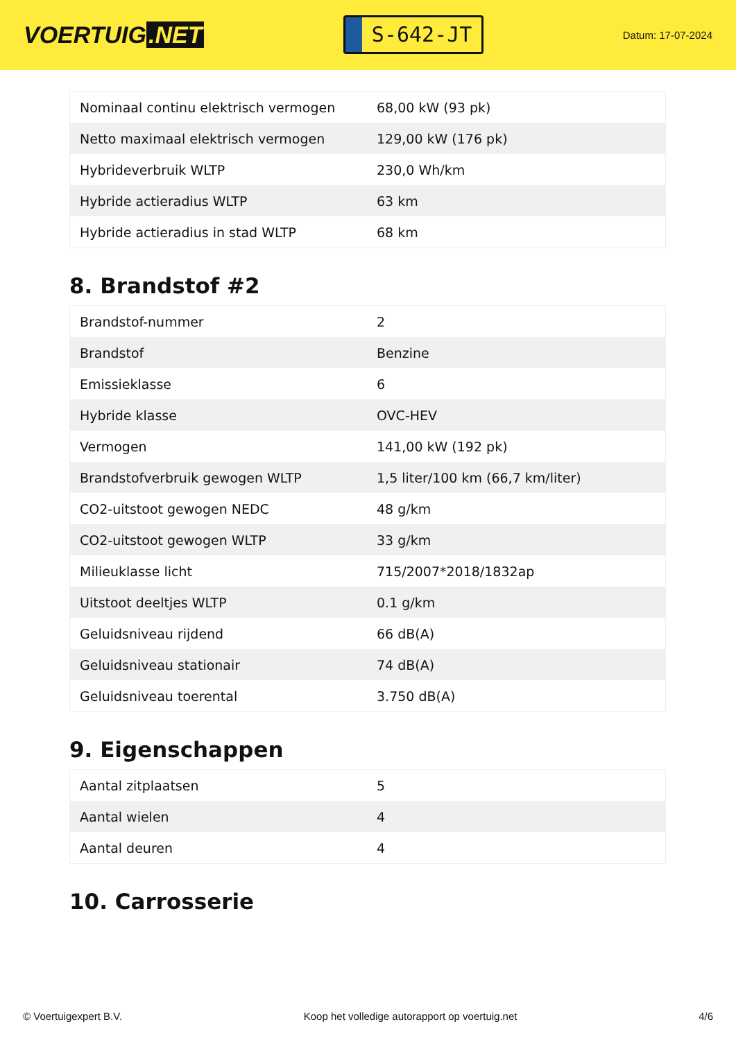VOERTUIG.NET
S-642-JT
Datum: 17-07-2024
| Nominaal continu elektrisch vermogen | 68,00 kW (93 pk) |
| Netto maximaal elektrisch vermogen | 129,00 kW (176 pk) |
| Hybrideverbruik WLTP | 230,0 Wh/km |
| Hybride actieradius WLTP | 63 km |
| Hybride actieradius in stad WLTP | 68 km |
8. Brandstof #2
| Brandstof-nummer | 2 |
| Brandstof | Benzine |
| Emissieklasse | 6 |
| Hybride klasse | OVC-HEV |
| Vermogen | 141,00 kW (192 pk) |
| Brandstofverbruik gewogen WLTP | 1,5 liter/100 km (66,7 km/liter) |
| CO2-uitstoot gewogen NEDC | 48 g/km |
| CO2-uitstoot gewogen WLTP | 33 g/km |
| Milieuklasse licht | 715/2007*2018/1832ap |
| Uitstoot deeltjes WLTP | 0.1 g/km |
| Geluidsniveau rijdend | 66 dB(A) |
| Geluidsniveau stationair | 74 dB(A) |
| Geluidsniveau toerental | 3.750 dB(A) |
9. Eigenschappen
| Aantal zitplaatsen | 5 |
| Aantal wielen | 4 |
| Aantal deuren | 4 |
10. Carrosserie
© Voertuigexpert B.V. Koop het volledige autorapport op voertuig.net 4/6